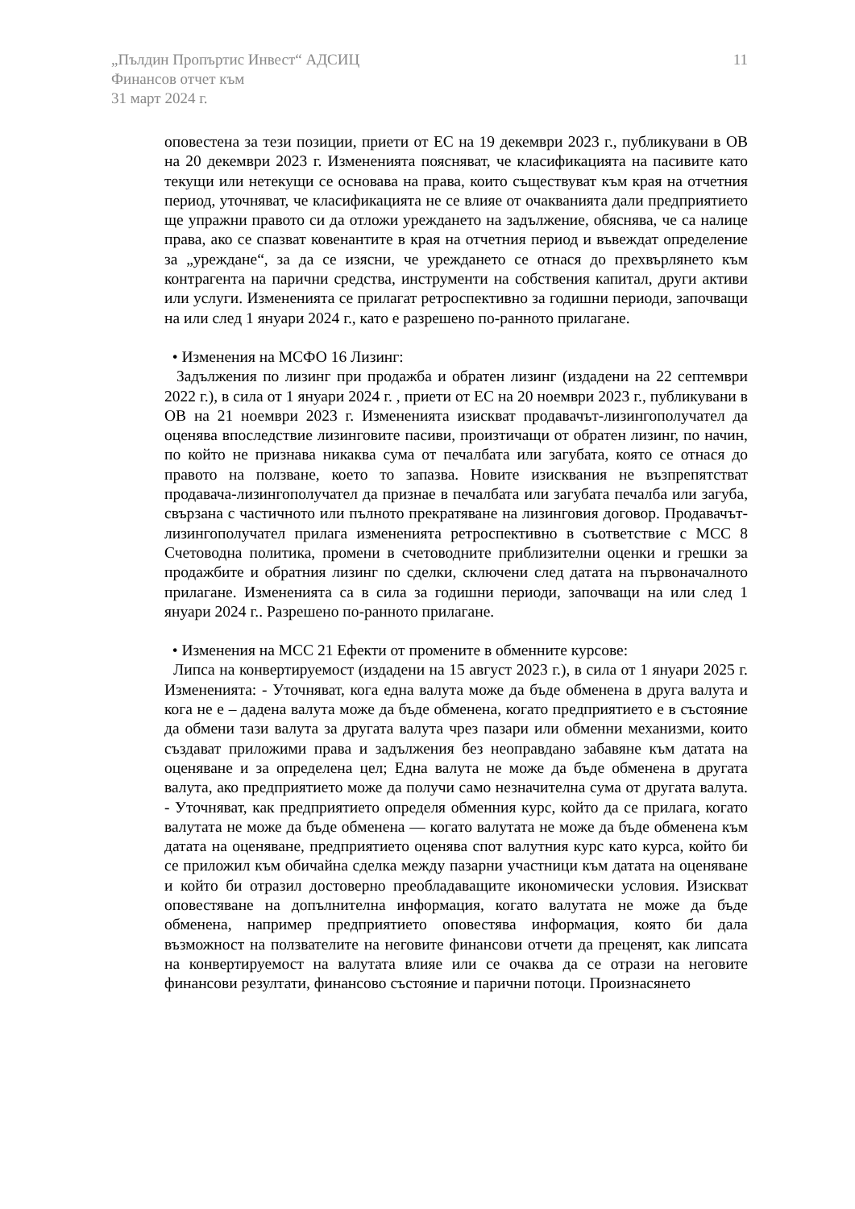11 „Пълдин Пропъртис Инвест“ АДСИЦ
Финансов отчет към
31 март 2024 г.
оповестена за тези позиции, приети от ЕС на 19 декември 2023 г., публикувани в ОВ на 20 декември 2023 г. Измененията поясняват, че класификацията на пасивите като текущи или нетекущи се основава на права, които съществуват към края на отчетния период, уточняват, че класификацията не се влияе от очакванията дали предприятието ще упражни правото си да отложи уреждането на задължение, обяснява, че са налице права, ако се спазват ковенантите в края на отчетния период и въвеждат определение за „уреждане“, за да се изясни, че уреждането се отнася до прехвърлянето към контрагента на парични средства, инструменти на собствения капитал, други активи или услуги. Измененията се прилагат ретроспективно за годишни периоди, започващи на или след 1 януари 2024 г., като е разрешено по-ранното прилагане.
• Изменения на МСФО 16 Лизинг:
Задължения по лизинг при продажба и обратен лизинг (издадени на 22 септември 2022 г.), в сила от 1 януари 2024 г. , приети от ЕС на 20 ноември 2023 г., публикувани в ОВ на 21 ноември 2023 г. Измененията изискват продавачът-лизингополучател да оценява впоследствие лизинговите пасиви, произтичащи от обратен лизинг, по начин, по който не признава никаква сума от печалбата или загубата, която се отнася до правото на ползване, което то запазва. Новите изисквания не възпрепятстват продавача-лизингополучател да признае в печалбата или загубата печалба или загуба, свързана с частичното или пълното прекратяване на лизинговия договор. Продавачът-лизингополучател прилага измененията ретроспективно в съответствие с МСС 8 Счетоводна политика, промени в счетоводните приблизителни оценки и грешки за продажбите и обратния лизинг по сделки, сключени след датата на първоначалното прилагане. Измененията са в сила за годишни периоди, започващи на или след 1 януари 2024 г.. Разрешено по-ранното прилагане.
• Изменения на МСС 21 Ефекти от промените в обменните курсове:
Липса на конвертируемост (издадени на 15 август 2023 г.), в сила от 1 януари 2025 г. Измененията: - Уточняват, кога една валута може да бъде обменена в друга валута и кога не е – дадена валута може да бъде обменена, когато предприятието е в състояние да обмени тази валута за другата валута чрез пазари или обменни механизми, които създават приложими права и задължения без неоправдано забавяне към датата на оценяване и за определена цел; Една валута не може да бъде обменена в другата валута, ако предприятието може да получи само незначителна сума от другата валута. - Уточняват, как предприятието определя обменния курс, който да се прилага, когато валутата не може да бъде обменена — когато валутата не може да бъде обменена към датата на оценяване, предприятието оценява спот валутния курс като курса, който би се приложил към обичайна сделка между пазарни участници към датата на оценяване и който би отразил достоверно преобладаващите икономически условия. Изискват оповестяване на допълнителна информация, когато валутата не може да бъде обменена, например предприятието оповестява информация, която би дала възможност на ползвателите на неговите финансови отчети да преценят, как липсата на конвертируемост на валутата влияе или се очаква да се отрази на неговите финансови резултати, финансово състояние и парични потоци. Произнасянето